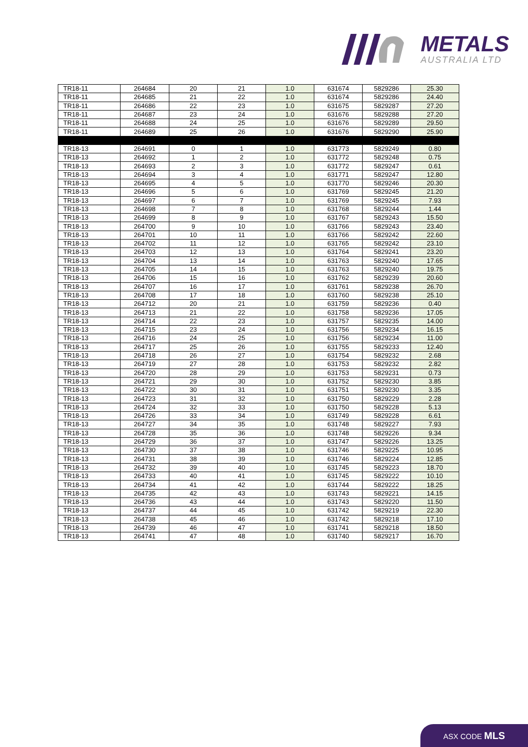METALS
AUSTRALIA LTD
| TR18-11 | 264684 | 20 | 21 | 1.0 | 631674 | 5829286 | 25.30 |
| TR18-11 | 264685 | 21 | 22 | 1.0 | 631674 | 5829286 | 24.40 |
| TR18-11 | 264686 | 22 | 23 | 1.0 | 631675 | 5829287 | 27.20 |
| TR18-11 | 264687 | 23 | 24 | 1.0 | 631676 | 5829288 | 27.20 |
| TR18-11 | 264688 | 24 | 25 | 1.0 | 631676 | 5829289 | 29.50 |
| TR18-11 | 264689 | 25 | 26 | 1.0 | 631676 | 5829290 | 25.90 |
| TR18-13 | 264691 | 0 | 1 | 1.0 | 631773 | 5829249 | 0.80 |
| TR18-13 | 264692 | 1 | 2 | 1.0 | 631772 | 5829248 | 0.75 |
| TR18-13 | 264693 | 2 | 3 | 1.0 | 631772 | 5829247 | 0.61 |
| TR18-13 | 264694 | 3 | 4 | 1.0 | 631771 | 5829247 | 12.80 |
| TR18-13 | 264695 | 4 | 5 | 1.0 | 631770 | 5829246 | 20.30 |
| TR18-13 | 264696 | 5 | 6 | 1.0 | 631769 | 5829245 | 21.20 |
| TR18-13 | 264697 | 6 | 7 | 1.0 | 631769 | 5829245 | 7.93 |
| TR18-13 | 264698 | 7 | 8 | 1.0 | 631768 | 5829244 | 1.44 |
| TR18-13 | 264699 | 8 | 9 | 1.0 | 631767 | 5829243 | 15.50 |
| TR18-13 | 264700 | 9 | 10 | 1.0 | 631766 | 5829243 | 23.40 |
| TR18-13 | 264701 | 10 | 11 | 1.0 | 631766 | 5829242 | 22.60 |
| TR18-13 | 264702 | 11 | 12 | 1.0 | 631765 | 5829242 | 23.10 |
| TR18-13 | 264703 | 12 | 13 | 1.0 | 631764 | 5829241 | 23.20 |
| TR18-13 | 264704 | 13 | 14 | 1.0 | 631763 | 5829240 | 17.65 |
| TR18-13 | 264705 | 14 | 15 | 1.0 | 631763 | 5829240 | 19.75 |
| TR18-13 | 264706 | 15 | 16 | 1.0 | 631762 | 5829239 | 20.60 |
| TR18-13 | 264707 | 16 | 17 | 1.0 | 631761 | 5829238 | 26.70 |
| TR18-13 | 264708 | 17 | 18 | 1.0 | 631760 | 5829238 | 25.10 |
| TR18-13 | 264712 | 20 | 21 | 1.0 | 631759 | 5829236 | 0.40 |
| TR18-13 | 264713 | 21 | 22 | 1.0 | 631758 | 5829236 | 17.05 |
| TR18-13 | 264714 | 22 | 23 | 1.0 | 631757 | 5829235 | 14.00 |
| TR18-13 | 264715 | 23 | 24 | 1.0 | 631756 | 5829234 | 16.15 |
| TR18-13 | 264716 | 24 | 25 | 1.0 | 631756 | 5829234 | 11.00 |
| TR18-13 | 264717 | 25 | 26 | 1.0 | 631755 | 5829233 | 12.40 |
| TR18-13 | 264718 | 26 | 27 | 1.0 | 631754 | 5829232 | 2.68 |
| TR18-13 | 264719 | 27 | 28 | 1.0 | 631753 | 5829232 | 2.82 |
| TR18-13 | 264720 | 28 | 29 | 1.0 | 631753 | 5829231 | 0.73 |
| TR18-13 | 264721 | 29 | 30 | 1.0 | 631752 | 5829230 | 3.85 |
| TR18-13 | 264722 | 30 | 31 | 1.0 | 631751 | 5829230 | 3.35 |
| TR18-13 | 264723 | 31 | 32 | 1.0 | 631750 | 5829229 | 2.28 |
| TR18-13 | 264724 | 32 | 33 | 1.0 | 631750 | 5829228 | 5.13 |
| TR18-13 | 264726 | 33 | 34 | 1.0 | 631749 | 5829228 | 6.61 |
| TR18-13 | 264727 | 34 | 35 | 1.0 | 631748 | 5829227 | 7.93 |
| TR18-13 | 264728 | 35 | 36 | 1.0 | 631748 | 5829226 | 9.34 |
| TR18-13 | 264729 | 36 | 37 | 1.0 | 631747 | 5829226 | 13.25 |
| TR18-13 | 264730 | 37 | 38 | 1.0 | 631746 | 5829225 | 10.95 |
| TR18-13 | 264731 | 38 | 39 | 1.0 | 631746 | 5829224 | 12.85 |
| TR18-13 | 264732 | 39 | 40 | 1.0 | 631745 | 5829223 | 18.70 |
| TR18-13 | 264733 | 40 | 41 | 1.0 | 631745 | 5829222 | 10.10 |
| TR18-13 | 264734 | 41 | 42 | 1.0 | 631744 | 5829222 | 18.25 |
| TR18-13 | 264735 | 42 | 43 | 1.0 | 631743 | 5829221 | 14.15 |
| TR18-13 | 264736 | 43 | 44 | 1.0 | 631743 | 5829220 | 11.50 |
| TR18-13 | 264737 | 44 | 45 | 1.0 | 631742 | 5829219 | 22.30 |
| TR18-13 | 264738 | 45 | 46 | 1.0 | 631742 | 5829218 | 17.10 |
| TR18-13 | 264739 | 46 | 47 | 1.0 | 631741 | 5829218 | 18.50 |
| TR18-13 | 264741 | 47 | 48 | 1.0 | 631740 | 5829217 | 16.70 |
ASX CODE MLS